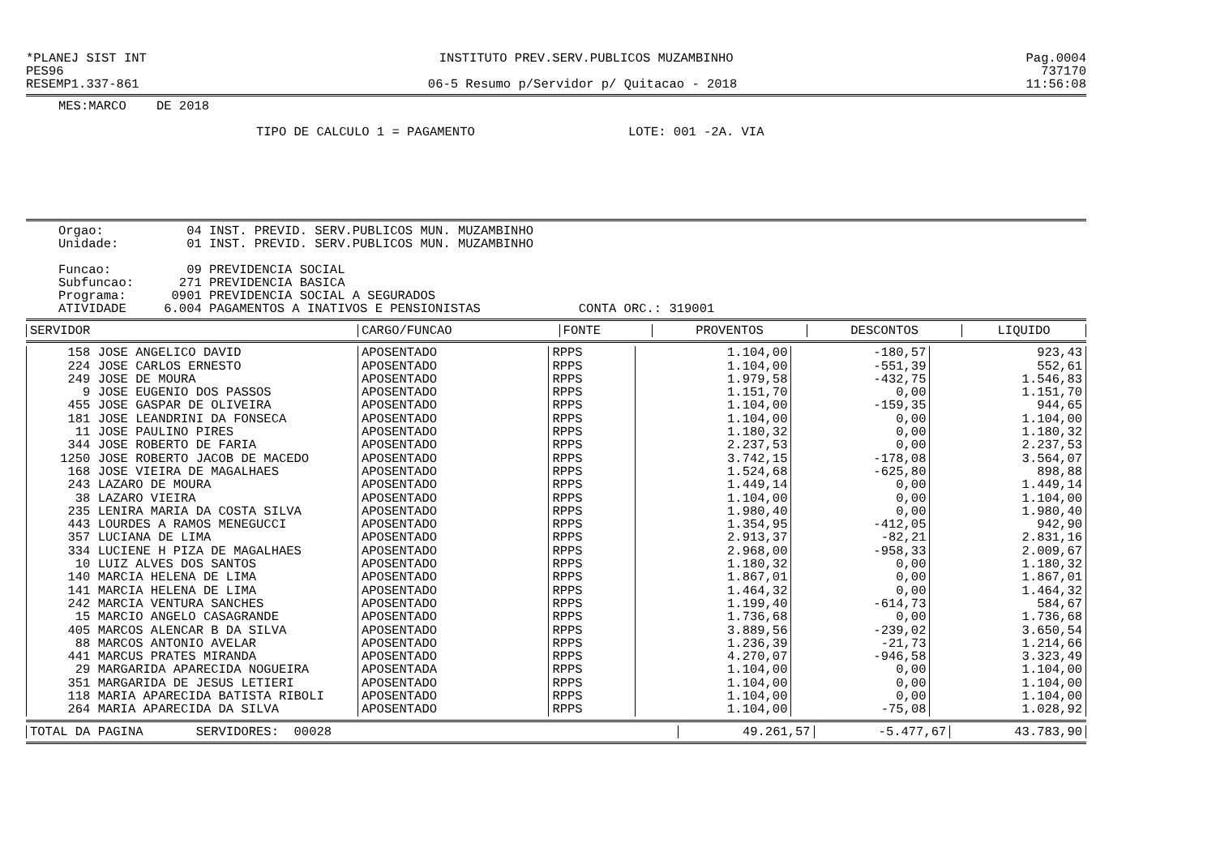*PLANEJ SIST INT INSTITUTO PREV.SERV.PUBLICOS MUZAMBINHO Pag.0004
PES96 737170
RESEMP1.337-861 06-5 Resumo p/Servidor p/ Quitacao - 2018 11:56:08
MES:MARCO DE 2018
TIPO DE CALCULO 1 = PAGAMENTO LOTE: 001 -2A. VIA
Orgao:           04 INST. PREVID. SERV.PUBLICOS MUN. MUZAMBINHO
Unidade:         01 INST. PREVID. SERV.PUBLICOS MUN. MUZAMBINHO

Funcao:          09 PREVIDENCIA SOCIAL
Subfuncao:      271 PREVIDENCIA BASICA
Programa:      0901 PREVIDENCIA SOCIAL A SEGURADOS
ATIVIDADE     6.004 PAGAMENTOS A INATIVOS E PENSIONISTAS             CONTA ORC.: 319001
| SERVIDOR | CARGO/FUNCAO | FONTE | PROVENTOS | DESCONTOS | LIQUIDO |
| --- | --- | --- | --- | --- | --- |
| 158 JOSE ANGELICO DAVID | APOSENTADO | RPPS | 1.104,00 | -180,57 | 923,43 |
| 224 JOSE CARLOS ERNESTO | APOSENTADO | RPPS | 1.104,00 | -551,39 | 552,61 |
| 249 JOSE DE MOURA | APOSENTADO | RPPS | 1.979,58 | -432,75 | 1.546,83 |
| 9 JOSE EUGENIO DOS PASSOS | APOSENTADO | RPPS | 1.151,70 | 0,00 | 1.151,70 |
| 455 JOSE GASPAR DE OLIVEIRA | APOSENTADO | RPPS | 1.104,00 | -159,35 | 944,65 |
| 181 JOSE LEANDRINI DA FONSECA | APOSENTADO | RPPS | 1.104,00 | 0,00 | 1.104,00 |
| 11 JOSE PAULINO PIRES | APOSENTADO | RPPS | 1.180,32 | 0,00 | 1.180,32 |
| 344 JOSE ROBERTO DE FARIA | APOSENTADO | RPPS | 2.237,53 | 0,00 | 2.237,53 |
| 1250 JOSE ROBERTO JACOB DE MACEDO | APOSENTADO | RPPS | 3.742,15 | -178,08 | 3.564,07 |
| 168 JOSE VIEIRA DE MAGALHAES | APOSENTADO | RPPS | 1.524,68 | -625,80 | 898,88 |
| 243 LAZARO DE MOURA | APOSENTADO | RPPS | 1.449,14 | 0,00 | 1.449,14 |
| 38 LAZARO VIEIRA | APOSENTADO | RPPS | 1.104,00 | 0,00 | 1.104,00 |
| 235 LENIRA MARIA DA COSTA SILVA | APOSENTADO | RPPS | 1.980,40 | 0,00 | 1.980,40 |
| 443 LOURDES A RAMOS MENEGUCCI | APOSENTADO | RPPS | 1.354,95 | -412,05 | 942,90 |
| 357 LUCIANA DE LIMA | APOSENTADO | RPPS | 2.913,37 | -82,21 | 2.831,16 |
| 334 LUCIENE H PIZA DE MAGALHAES | APOSENTADO | RPPS | 2.968,00 | -958,33 | 2.009,67 |
| 10 LUIZ ALVES DOS SANTOS | APOSENTADO | RPPS | 1.180,32 | 0,00 | 1.180,32 |
| 140 MARCIA HELENA DE LIMA | APOSENTADO | RPPS | 1.867,01 | 0,00 | 1.867,01 |
| 141 MARCIA HELENA DE LIMA | APOSENTADO | RPPS | 1.464,32 | 0,00 | 1.464,32 |
| 242 MARCIA VENTURA SANCHES | APOSENTADO | RPPS | 1.199,40 | -614,73 | 584,67 |
| 15 MARCIO ANGELO CASAGRANDE | APOSENTADO | RPPS | 1.736,68 | 0,00 | 1.736,68 |
| 405 MARCOS ALENCAR B DA SILVA | APOSENTADO | RPPS | 3.889,56 | -239,02 | 3.650,54 |
| 88 MARCOS ANTONIO AVELAR | APOSENTADO | RPPS | 1.236,39 | -21,73 | 1.214,66 |
| 441 MARCUS PRATES MIRANDA | APOSENTADO | RPPS | 4.270,07 | -946,58 | 3.323,49 |
| 29 MARGARIDA APARECIDA NOGUEIRA | APOSENTADA | RPPS | 1.104,00 | 0,00 | 1.104,00 |
| 351 MARGARIDA DE JESUS LETIERI | APOSENTADO | RPPS | 1.104,00 | 0,00 | 1.104,00 |
| 118 MARIA APARECIDA BATISTA RIBOLI | APOSENTADO | RPPS | 1.104,00 | 0,00 | 1.104,00 |
| 264 MARIA APARECIDA DA SILVA | APOSENTADO | RPPS | 1.104,00 | -75,08 | 1.028,92 |
| TOTAL DA PAGINA SERVIDORES: 00028 | 49.261,57 | -5.477,67 | 43.783,90 |